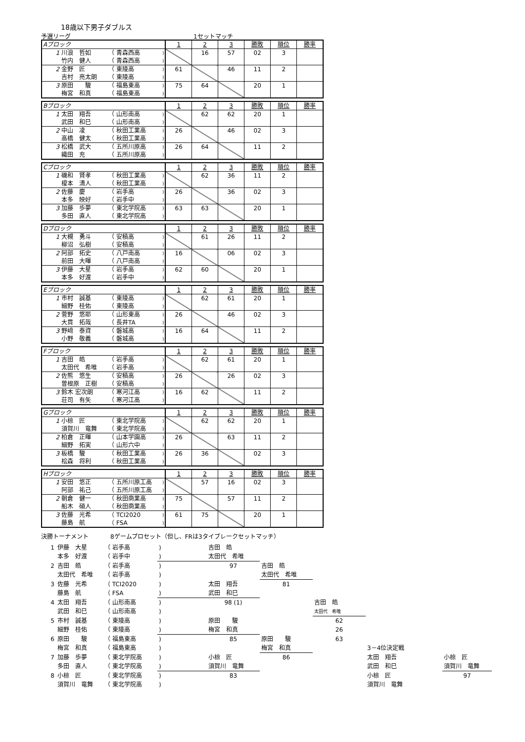18歳以下男子ダブルス
予選リーグ 1セットマッチ
| Aブロック | | | | 1 | 2 | 3 | 勝敗 | 順位 | 勝率 |
| 1 | 川浪 哲如 | （ 青森西高 | ) | | 16 | 57 | 02 | 3 | |
| | 竹内 健人 | （ 青森西高 | ) | | | | | | |
| 2 | 金野 匠 | （ 東陵高 | ) | 61 | | 46 | 11 | 2 | |
| | 吉村 亮太朗 | （ 東陵高 | ) | | | | | | |
| 3 | 原田 駿 | （ 福島東高 | ) | 75 | 64 | | 20 | 1 | |
| | 梅宮 和真 | （ 福島東高 | ) | | | | | | |
| Bブロック | | | | 1 | 2 | 3 | 勝敗 | 順位 | 勝率 |
| 1 | 太田 翔吾 | （ 山形南高 | ) | | 62 | 62 | 20 | 1 | |
| | 武田 和巳 | （ 山形南高 | ) | | | | | | |
| 2 | 中山 凌 | （ 秋田工業高 | ) | 26 | | 46 | 02 | 3 | |
| | 高橋 健太 | （ 秋田工業高 | ) | | | | | | |
| 3 | 松橋 武大 | （ 五所川原高 | ) | 26 | 64 | | 11 | 2 | |
| | 織田 充 | （ 五所川原高 | ) | | | | | | |
| Cブロック | | | | 1 | 2 | 3 | 勝敗 | 順位 | 勝率 |
| 1 | 磯和 賢孝 | （ 秋田工業高 | ) | | 62 | 36 | 11 | 2 | |
| | 榎本 清人 | （ 秋田工業高 | ) | | | | | | |
| 2 | 佐藤 慶 | （ 岩手高 | ) | 26 | | 36 | 02 | 3 | |
| | 本多 映好 | （ 岩手中 | ) | | | | | | |
| 3 | 加藤 歩夢 | （ 東北学院高 | ) | 63 | 63 | | 20 | 1 | |
| | 多田 直人 | （ 東北学院高 | ) | | | | | | |
| Dブロック | | | | 1 | 2 | 3 | 勝敗 | 順位 | 勝率 |
| 1 | 大槻 勇斗 | （ 安積高 | ) | | 61 | 26 | 11 | 2 | |
| | 柳沼 弘樹 | （ 安積高 | ) | | | | | | |
| 2 | 阿部 拓史 | （ 八戸南高 | ) | 16 | | 06 | 02 | 3 | |
| | 前田 大暉 | （ 八戸南高 | ) | | | | | | |
| 3 | 伊藤 大星 | （ 岩手高 | ) | 62 | 60 | | 20 | 1 | |
| | 本多 好渡 | （ 岩手中 | ) | | | | | | |
| Eブロック | | | | 1 | 2 | 3 | 勝敗 | 順位 | 勝率 |
| 1 | 市村 誠基 | （ 東陵高 | ) | | 62 | 61 | 20 | 1 | |
| | 細野 桂佑 | （ 東陵高 | ) | | | | | | |
| 2 | 菅野 悠耶 | （ 山形東高 | ) | 26 | | 46 | 02 | 3 | |
| | 大貫 拓哉 | （ 長井TA | ) | | | | | | |
| 3 | 野﨑 泰資 | （ 磐城高 | ) | 16 | 64 | | 11 | 2 | |
| | 小野 敬義 | （ 磐城高 | ) | | | | | | |
| Fブロック | | | | 1 | 2 | 3 | 勝敗 | 順位 | 勝率 |
| 1 | 吉田 皓 | （ 岩手高 | ) | | 62 | 61 | 20 | 1 | |
| | 太田代 希唯 | （ 岩手高 | ) | | | | | | |
| 2 | 佐熊 悠生 | （ 安積高 | ) | 26 | | 26 | 02 | 3 | |
| | 曽根原 正樹 | （ 安積高 | ) | | | | | | |
| 3 | 鈴木 宏次朗 | （ 寒河江高 | ) | 16 | 62 | | 11 | 2 | |
| | 荘司 有矢 | （ 寒河江高 | ) | | | | | | |
| Gブロック | | | | 1 | 2 | 3 | 勝敗 | 順位 | 勝率 |
| 1 | 小椋 匠 | （ 東北学院高 | ) | | 62 | 62 | 20 | 1 | |
| | 須賀川 竜舞 | （ 東北学院高 | ) | | | | | | |
| 2 | 柏倉 正暉 | （ 山本学園高 | ) | 26 | | 63 | 11 | 2 | |
| | 細野 拓実 | （ 山形六中 | ) | | | | | | |
| 3 | 板橋 駿 | （ 秋田工業高 | ) | 26 | 36 | | 02 | 3 | |
| | 桧森 将利 | （ 秋田工業高 | ) | | | | | | |
| Hブロック | | | | 1 | 2 | 3 | 勝敗 | 順位 | 勝率 |
| 1 | 安田 悠正 | （ 五所川原工高 | ) | | 57 | 16 | 02 | 3 | |
| | 阿部 祐己 | （ 五所川原工高 | ) | | | | | | |
| 2 | 朝倉 健一 | （ 秋田商業高 | ) | 75 | | 57 | 11 | 2 | |
| | 船木 碩人 | （ 秋田商業高 | ) | | | | | | |
| 3 | 佐藤 光希 | （ TCI2020 | ) | 61 | 75 | | 20 | 1 | |
| | 藤島 航 | （ FSA | ) | | | | | | |
決勝トーナメント 8ゲームプロセット（但し、FRは3タイブレークセットマッチ）
| 1 | 伊藤 大星 | （ 岩手高 | ) | 吉田 皓 | | | | | |
| | 本多 好渡 | （ 岩手中 | ) | 太田代 希唯 | | | | | |
| 2 | 吉田 皓 | （ 岩手高 | ) | 97 | 吉田 皓 | | | | |
| | 太田代 希唯 | （ 岩手高 | ) | | 太田代 希唯 | | | | |
| 3 | 佐藤 光希 | （ TCI2020 | ) | 太田 翔吾 | 81 | | | | |
| | 藤島 航 | （ FSA | ) | 武田 和巳 | | | | | |
| 4 | 太田 翔吾 | （ 山形南高 | ) | 98 (1) | | 吉田 皓 | | | |
| | 武田 和巳 | （ 山形南高 | ) | | | 太田代 希唯 | | | |
| 5 | 市村 誠基 | （ 東陵高 | ) | 原田 駿 | | 62 | | | |
| | 細野 桂佑 | （ 東陵高 | ) | 梅宮 和真 | | 26 | | | |
| 6 | 原田 駿 | （ 福島東高 | ) | 85 | 原田 駿 | 63 | | | |
| | 梅宮 和真 | （ 福島東高 | ) | | 梅宮 和真 | | 3－4位決定戦 | | |
| 7 | 加藤 歩夢 | （ 東北学院高 | ) | 小椋 匠 | 86 | | 太田 翔吾 | | 小椋 匠 |
| | 多田 直人 | （ 東北学院高 | ) | 須賀川 竜舞 | | | 武田 和巳 | | 須賀川 竜舞 |
| 8 | 小椋 匠 | （ 東北学院高 | ) | 83 | | | 小椋 匠 | | 97 |
| | 須賀川 竜舞 | （ 東北学院高 | ) | | | | 須賀川 竜舞 | | |